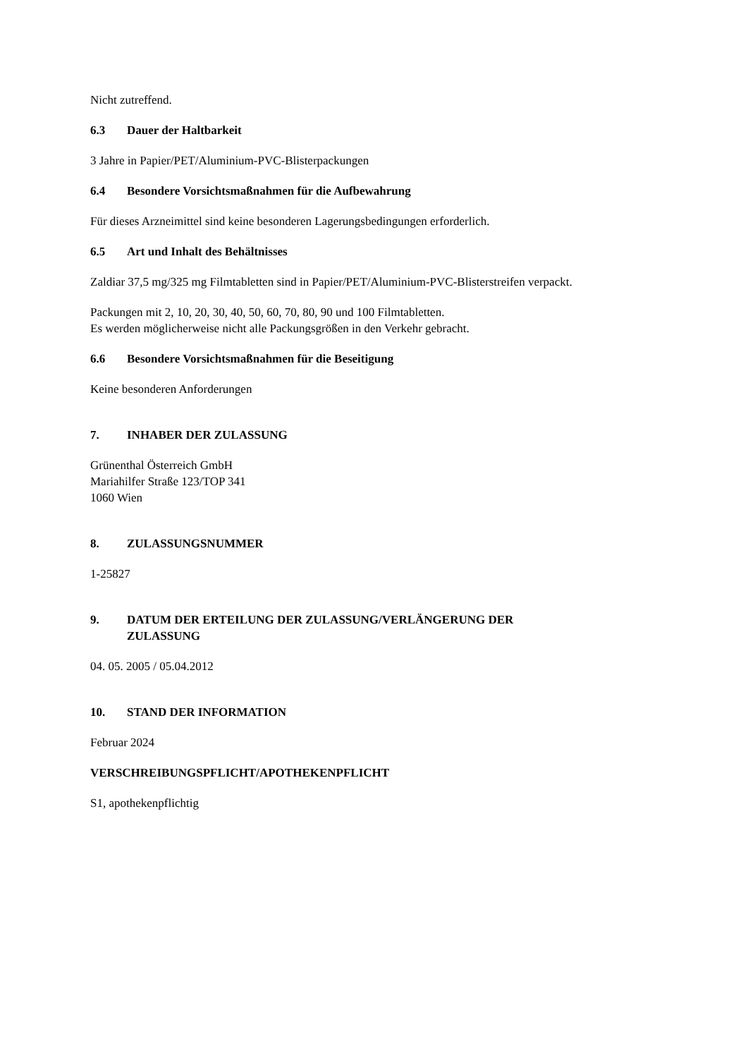Nicht zutreffend.
6.3 Dauer der Haltbarkeit
3 Jahre in Papier/PET/Aluminium-PVC-Blisterpackungen
6.4 Besondere Vorsichtsmaßnahmen für die Aufbewahrung
Für dieses Arzneimittel sind keine besonderen Lagerungsbedingungen erforderlich.
6.5 Art und Inhalt des Behältnisses
Zaldiar 37,5 mg/325 mg Filmtabletten sind in Papier/PET/Aluminium-PVC-Blisterstreifen verpackt.
Packungen mit 2, 10, 20, 30, 40, 50, 60, 70, 80, 90 und 100 Filmtabletten.
Es werden möglicherweise nicht alle Packungsgrößen in den Verkehr gebracht.
6.6 Besondere Vorsichtsmaßnahmen für die Beseitigung
Keine besonderen Anforderungen
7. INHABER DER ZULASSUNG
Grünenthal Österreich GmbH
Mariahilfer Straße 123/TOP 341
1060 Wien
8. ZULASSUNGSNUMMER
1-25827
9. DATUM DER ERTEILUNG DER ZULASSUNG/VERLÄNGERUNG DER
ZULASSUNG
04. 05. 2005 / 05.04.2012
10. STAND DER INFORMATION
Februar 2024
VERSCHREIBUNGSPFLICHT/APOTHEKENPFLICHT
S1, apothekenpflichtig